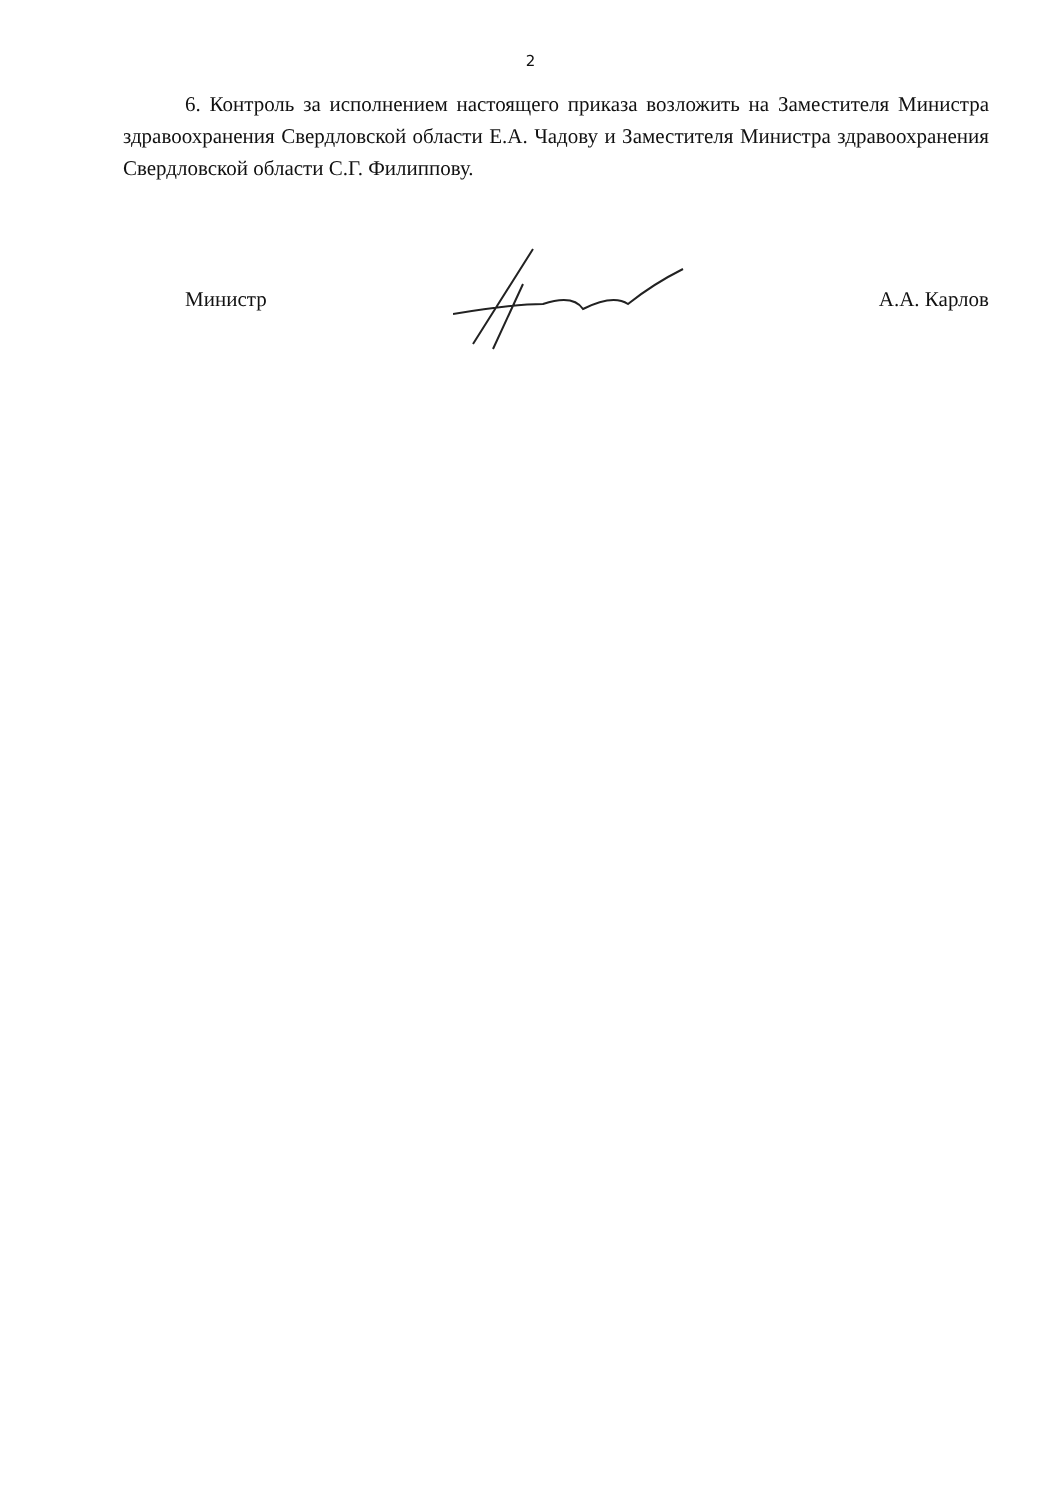2
6. Контроль за исполнением настоящего приказа возложить на Заместителя Министра здравоохранения Свердловской области Е.А. Чадову и Заместителя Министра здравоохранения Свердловской области С.Г. Филиппову.
Министр А.А. Карлов